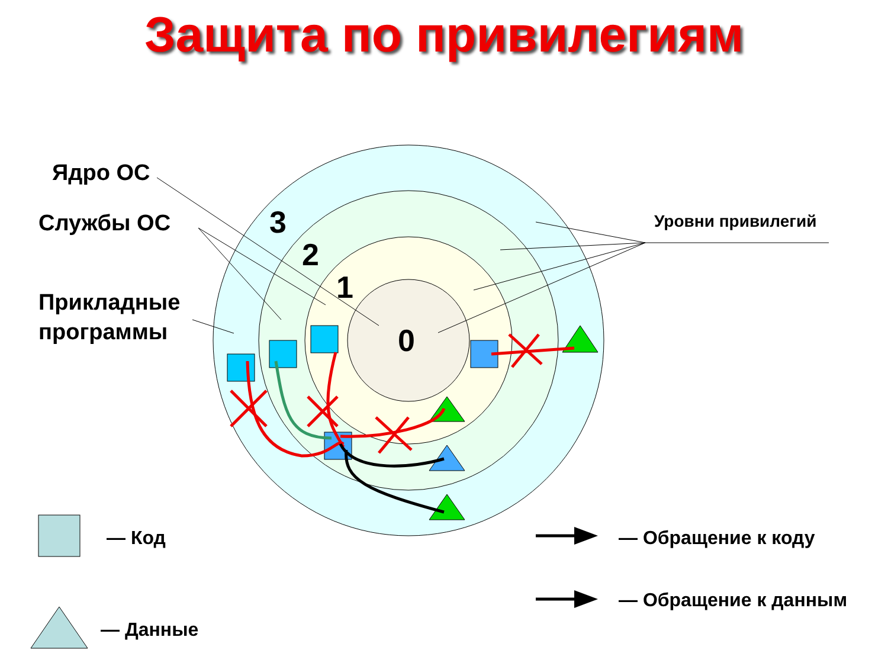Защита по привилегиям
Ядро ОС
Службы ОС
Прикладные
программы
3
2
1
0
Уровни привилегий
— Код
— Данные
— Обращение к коду
— Обращение к данным